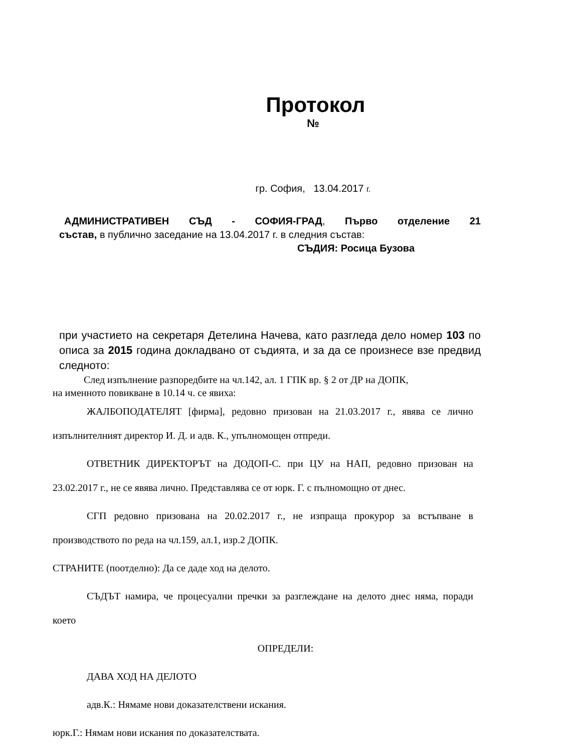Протокол
№
гр. София, 13.04.2017 г.
АДМИНИСТРАТИВЕН СЪД - СОФИЯ-ГРАД, Първо отделение 21
състав, в публично заседание на 13.04.2017 г. в следния състав:
СЪДИЯ: Росица Бузова
при участието на секретаря Детелина Начева, като разгледа дело номер 103 по описа за 2015 година докладвано от съдията, и за да се произнесе взе предвид следното:
След изпълнение разпоредбите на чл.142, ал. 1 ГПК вр. § 2 от ДР на ДОПК,
на именното повикване в 10.14 ч. се явиха:
ЖАЛБОПОДАТЕЛЯТ [фирма], редовно призован на 21.03.2017 г., явява се лично изпълнителният директор И. Д. и адв. К., упълномощен отпреди.
ОТВЕТНИК ДИРЕКТОРЪТ на ДОДОП-С. при ЦУ на НАП, редовно призован на 23.02.2017 г., не се явява лично. Представлява се от юрк. Г. с пълномощно от днес.
СГП редовно призована на 20.02.2017 г., не изпраща прокурор за встъпване в производството по реда на чл.159, ал.1, изр.2 ДОПК.
СТРАНИТЕ (поотделно): Да се даде ход на делото.
СЪДЪТ намира, че процесуални пречки за разглеждане на делото днес няма, поради което
ОПРЕДЕЛИ:
ДАВА ХОД НА ДЕЛОТО
адв.К.: Нямаме нови доказателствени искания.
юрк.Г.: Нямам нови искания по доказателствата.